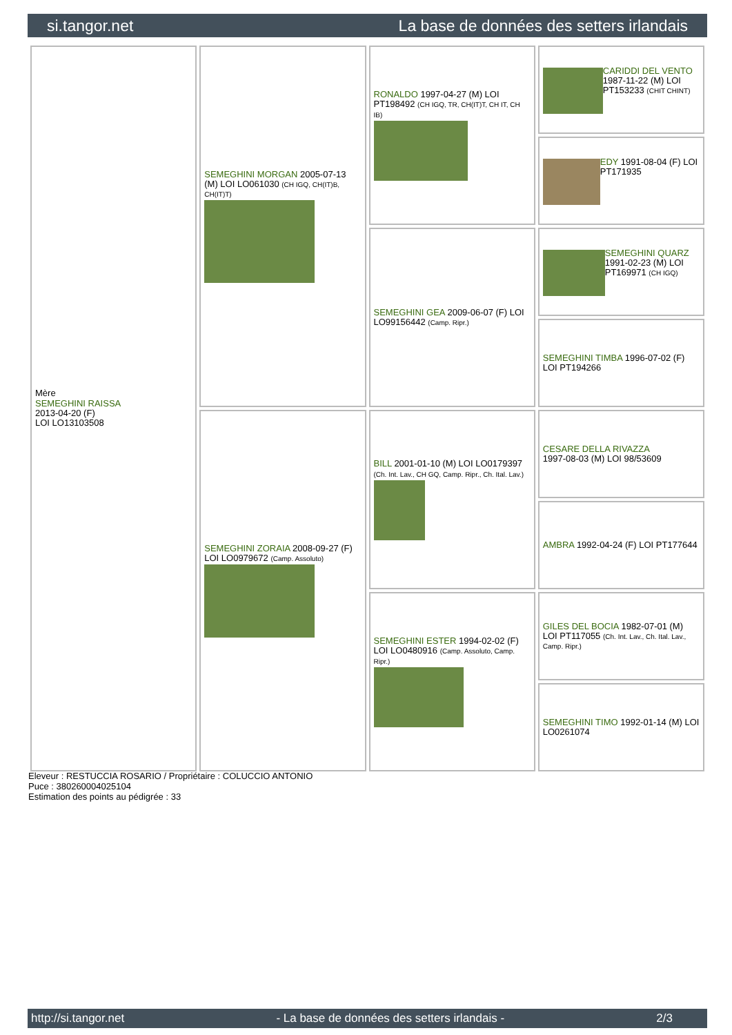si.tangor.net La base de données des setters irlandais
| Mère SEMEGHINI RAISSA 2013-04-20 (F) LOI LO13103508 | SEMEGHINI MORGAN 2005-07-13 (M) LOI LO061030 (CH IGQ, CH(IT)B, CH(IT)T) | RONALDO 1997-04-27 (M) LOI PT198492 (CH IGQ, TR, CH(IT)T, CH IT, CH IB) | CARIDDI DEL VENTO 1987-11-22 (M) LOI PT153233 (CHIT CHINT) |
| | | | EDY 1991-08-04 (F) LOI PT171935 |
| | | SEMEGHINI GEA 2009-06-07 (F) LOI LO99156442 (Camp. Ripr.) | SEMEGHINI QUARZ 1991-02-23 (M) LOI PT169971 (CH IGQ) |
| | | | SEMEGHINI TIMBA 1996-07-02 (F) LOI PT194266 |
| | SEMEGHINI ZORAIA 2008-09-27 (F) LOI LO0979672 (Camp. Assoluto) | BILL 2001-01-10 (M) LOI LO0179397 (Ch. Int. Lav., CH GQ, Camp. Ripr., Ch. Ital. Lav.) | CESARE DELLA RIVAZZA 1997-08-03 (M) LOI 98/53609 |
| | | | AMBRA 1992-04-24 (F) LOI PT177644 |
| | | SEMEGHINI ESTER 1994-02-02 (F) LOI LO0480916 (Camp. Assoluto, Camp. Ripr.) | GILES DEL BOCIA 1982-07-01 (M) LOI PT117055 (Ch. Int. Lav., Ch. Ital. Lav., Camp. Ripr.) |
| | | | SEMEGHINI TIMO 1992-01-14 (M) LOI LO0261074 |
Eleveur : RESTUCCIA ROSARIO / Propriétaire : COLUCCIO ANTONIO
Puce : 380260004025104
Estimation des points au pédigrée : 33
http://si.tangor.net - La base de données des setters irlandais - 2/3